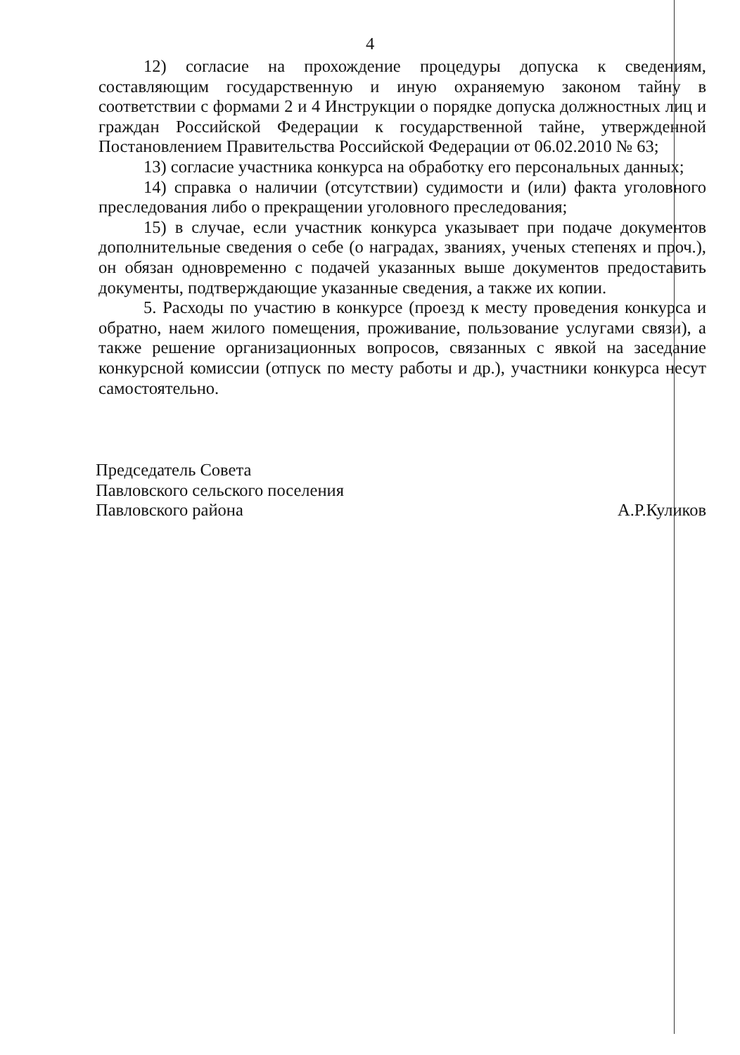4
12) согласие на прохождение процедуры допуска к сведениям, составляющим государственную и иную охраняемую законом тайну в соответствии с формами 2 и 4 Инструкции о порядке допуска должностных лиц и граждан Российской Федерации к государственной тайне, утвержденной Постановлением Правительства Российской Федерации от 06.02.2010 № 63;
13) согласие участника конкурса на обработку его персональных данных;
14) справка о наличии (отсутствии) судимости и (или) факта уголовного преследования либо о прекращении уголовного преследования;
15) в случае, если участник конкурса указывает при подаче документов дополнительные сведения о себе (о наградах, званиях, ученых степенях и проч.), он обязан одновременно с подачей указанных выше документов предоставить документы, подтверждающие указанные сведения, а также их копии.
5. Расходы по участию в конкурсе (проезд к месту проведения конкурса и обратно, наем жилого помещения, проживание, пользование услугами связи), а также решение организационных вопросов, связанных с явкой на заседание конкурсной комиссии (отпуск по месту работы и др.), участники конкурса несут самостоятельно.
Председатель Совета
Павловского сельского поселения
Павловского района
А.Р.Куликов